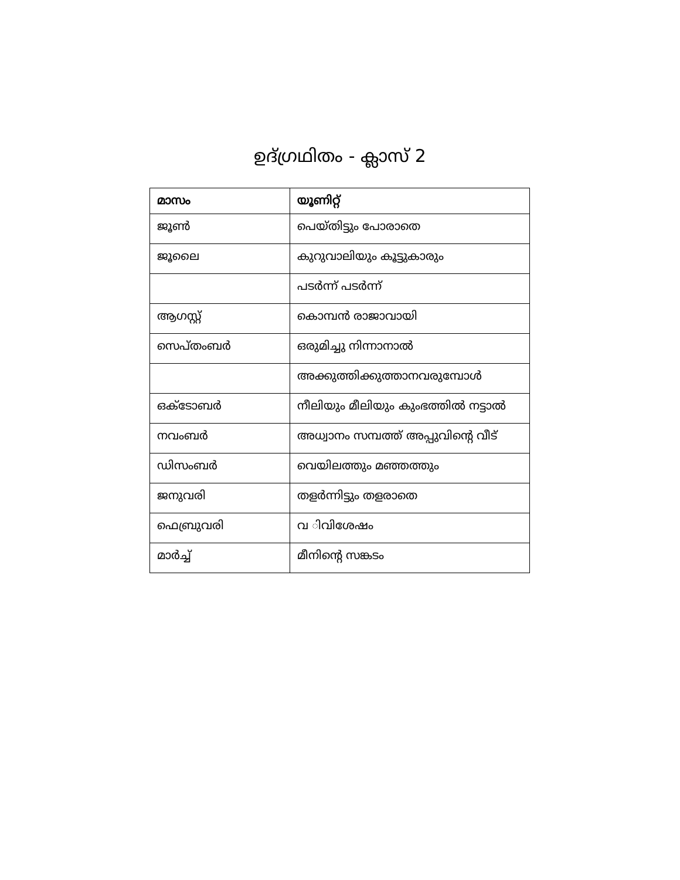ഉദ്ഗ്രഥിതം - ക്ലാസ് 2
| മാസം | യൂണിറ്റ് |
| --- | --- |
| ജൂൺ | പെയ്തിട്ടും പോരാതെ |
| ജൂലൈ | കുറുവാലിയും കൂട്ടുകാരും |
| | പടർന്ന് പടർന്ന് |
| ആഗസ്റ്റ് | കൊമ്പൻ രാജാവായി |
| സെപ്തംബർ | ഒരുമിച്ചു നിന്നാനാൽ |
| | അക്കുത്തിക്കുത്താനവരുമ്പോൾ |
| ഒക്ടോബർ | നീലിയും മീലിയും കുംഭത്തിൽ നട്ടാൽ |
| നവംബർ | അധ്വാനം സമ്പത്ത് അപ്പുവിന്റെ വീട് |
| ഡിസംബർ | വെയിലത്തും മഞ്ഞത്തും |
| ജനുവരി | തളർന്നിട്ടും തളരാതെ |
| ഫെബ്രുവരി | വ ിവിശേഷം |
| മാർച്ച് | മീനിന്റെ സങ്കടം |